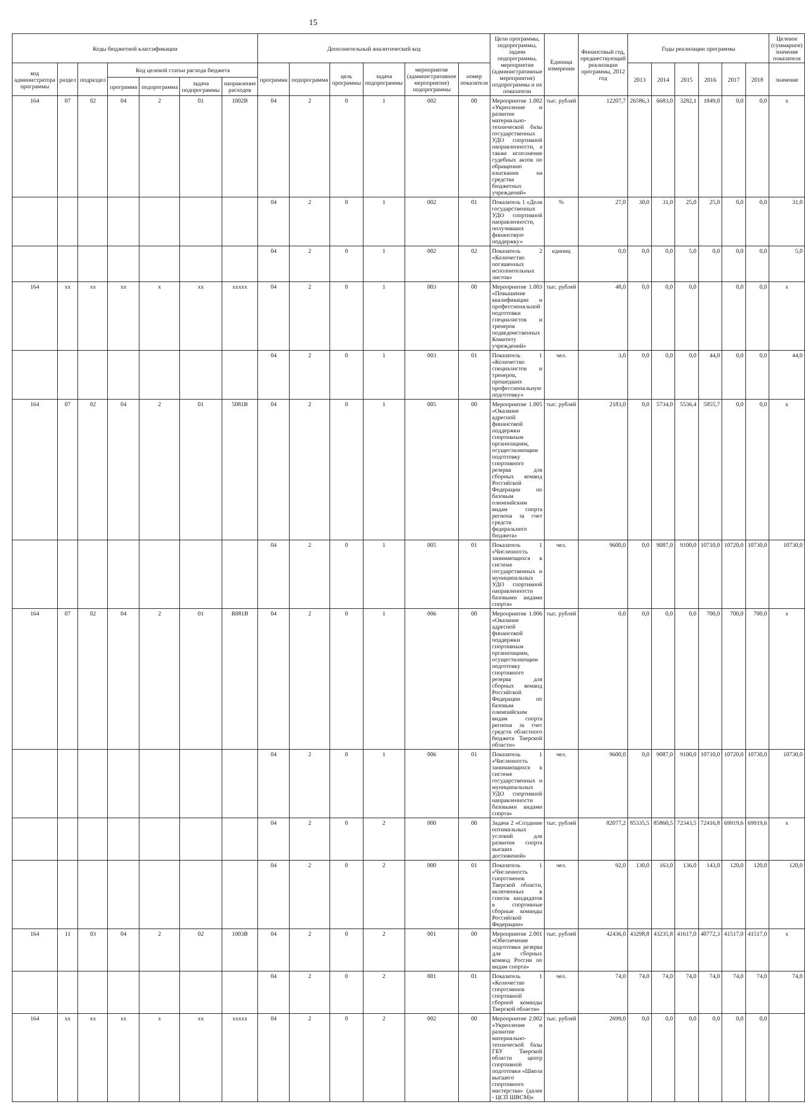15
| Коды бюджетной классификации | | | | | | | Дополнительный аналитический код | | | | | | Цели программы, подпрограммы, задачи подпрограммы, мероприятия (административные мероприятия) подпрограммы и их показатели | Единица измерения | Финансовый год, предшествующий реализации программы, 2012 год | Годы реализации программы | | | | | | Целевое (суммарное) значение показателя |
| --- | --- | --- | --- | --- | --- | --- | --- | --- | --- | --- | --- | --- | --- | --- | --- | --- | --- | --- | --- | --- | --- | --- |
| код администратора программы | раздел | подраздел | Код целевой статьи расхода бюджета | | | | программа | подпрограмма | цель программы | задача подпрограммы | мероприятие (административное мероприятие) подпрограммы | номер показателя | | | | 2013 | 2014 | 2015 | 2016 | 2017 | 2018 | значение |
| | | | программа | подпрограмма | задача подпрограммы | направление расходов | | | | | | | | | | | | | | | | |
| 164 | 07 | 02 | 04 | 2 | 01 | 1002В | 04 | 2 | 0 | 1 | 002 | 00 | Мероприятие 1.002 «Укрепление и развитие материально-технической базы государственных УДО спортивной направленности, а также исполнение судебных актов по обращению взыскания на средства бюджетных учреждений» | тыс. рублей | 12207,7 | 26586,3 | 6683,0 | 3282,1 | 1849,0 | 0,0 | 0,0 | x |
| | | | | | | | 04 | 2 | 0 | 1 | 002 | 01 | Показатель 1 «Доля государственных УДО спортивной направленности, получивших финансовую поддержку» | % | 27,0 | 30,0 | 31,0 | 25,0 | 25,0 | 0,0 | 0,0 | 31,0 |
| | | | | | | | 04 | 2 | 0 | 1 | 002 | 02 | Показатель 2 «Количество погашенных исполнительных листов» | единиц | 0,0 | 0,0 | 0,0 | 5,0 | 0,0 | 0,0 | 0,0 | 5,0 |
| 164 | xx | xx | xx | x | xx | xxxxx | 04 | 2 | 0 | 1 | 003 | 00 | Мероприятие 1.003 «Повышение квалификации и профессиональной подготовки специалистов и тренеров подведомственных Комитету учреждений» | тыс. рублей | 48,0 | 0,0 | 0,0 | 0,0 | | 0,0 | 0,0 | x |
| | | | | | | | 04 | 2 | 0 | 1 | 003 | 01 | Показатель 1 «Количество специалистов и тренеров, прошедших профессиональную подготовку» | чел. | 3,0 | 0,0 | 0,0 | 0,0 | 44,0 | 0,0 | 0,0 | 44,0 |
| 164 | 07 | 02 | 04 | 2 | 01 | 5081В | 04 | 2 | 0 | 1 | 005 | 00 | Мероприятие 1.005 «Оказание адресной финансовой поддержки спортивным организациям, осуществляющим подготовку спортивного резерва для сборных команд Российской Федерации по базовым олимпийским видам спорта региона за счет средств федерального бюджета» | тыс. рублей | 2183,0 | 0,0 | 5734,0 | 5536,4 | 5855,7 | 0,0 | 0,0 | x |
| | | | | | | | 04 | 2 | 0 | 1 | 005 | 01 | Показатель 1 «Численность занимающихся в системе государственных и муниципальных УДО спортивной направленности базовыми видами спорта» | чел. | 9600,0 | 0,0 | 9087,0 | 9100,0 | 10710,0 | 10720,0 | 10730,0 | 10730,0 |
| 164 | 07 | 02 | 04 | 2 | 01 | R081В | 04 | 2 | 0 | 1 | 006 | 00 | Мероприятие 1.006 «Оказание адресной финансовой поддержки спортивным организациям, осуществляющим подготовку спортивного резерва для сборных команд Российской Федерации по базовым олимпийским видам спорта региона за счет средств областного бюджета Тверской области» | тыс. рублей | 0,0 | 0,0 | 0,0 | 0,0 | 700,0 | 700,0 | 700,0 | x |
| | | | | | | | 04 | 2 | 0 | 1 | 006 | 01 | Показатель 1 «Численность занимающихся в системе государственных и муниципальных УДО спортивной направленности базовыми видами спорта» | чел. | 9600,0 | 0,0 | 9087,0 | 9100,0 | 10710,0 | 10720,0 | 10730,0 | 10730,0 |
| | | | | | | | 04 | 2 | 0 | 2 | 000 | 00 | Задача 2 «Создание оптимальных условий для развития спорта высших достижений» | тыс. рублей | 82077,2 | 85335,5 | 85860,5 | 72343,5 | 72416,8 | 69919,6 | 69919,6 | x |
| | | | | | | | 04 | 2 | 0 | 2 | 000 | 01 | Показатель 1 «Численность спортсменов Тверской области, включенных в список кандидатов в спортивные сборные команды Российской Федерации» | чел. | 92,0 | 130,0 | 163,0 | 136,0 | 143,0 | 120,0 | 120,0 | 120,0 |
| 164 | 11 | 03 | 04 | 2 | 02 | 1003В | 04 | 2 | 0 | 2 | 001 | 00 | Мероприятие 2.001 «Обеспечение подготовки резерва для сборных команд России по видам спорта» | тыс. рублей | 42436,0 | 43298,8 | 43235,8 | 41617,0 | 40772,3 | 41517,0 | 41517,0 | x |
| | | | | | | | 04 | 2 | 0 | 2 | 001 | 01 | Показатель 1 «Количество спортсменов спортивной сборной команды Тверской области» | чел. | 74,0 | 74,0 | 74,0 | 74,0 | 74,0 | 74,0 | 74,0 | 74,0 |
| 164 | xx | xx | xx | x | xx | xxxxx | 04 | 2 | 0 | 2 | 002 | 00 | Мероприятие 2.002 «Укрепление и развитие материально-технической базы ГБУ Тверской области центр спортивной подготовки «Школа высшего спортивного мастерства» (далее - ЦСП ШВСМ)» | тыс. рублей | 2699,0 | 0,0 | 0,0 | 0,0 | 0,0 | 0,0 | 0,0 | |